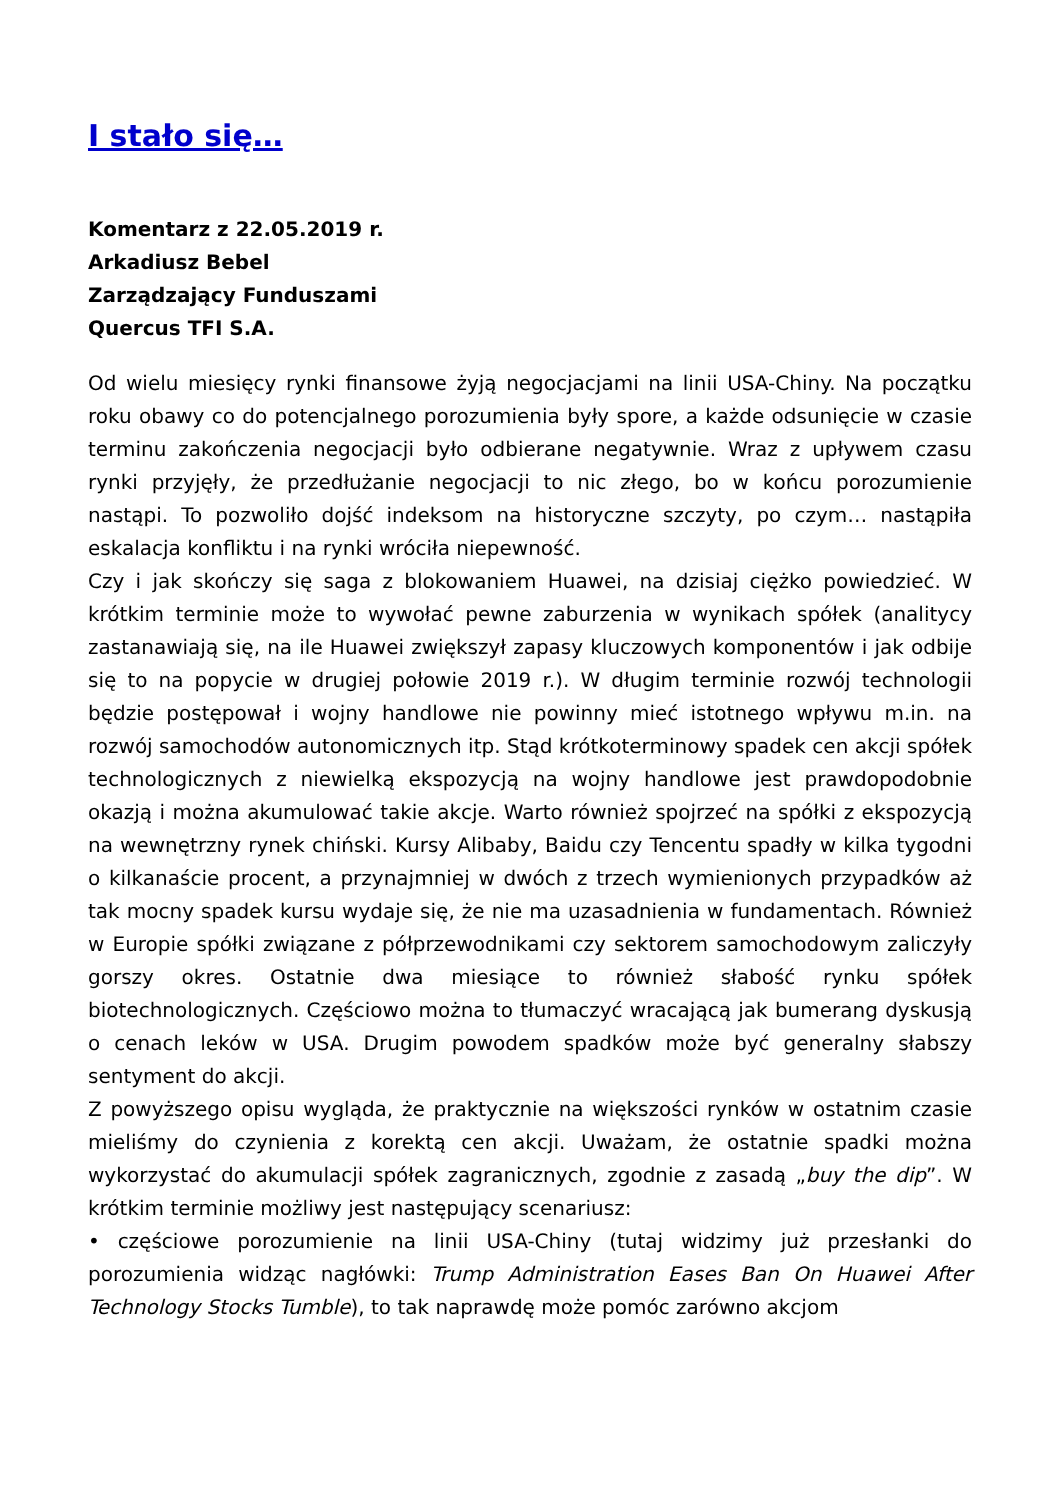I stało się…
Komentarz z 22.05.2019 r.
Arkadiusz Bebel
Zarządzający Funduszami
Quercus TFI S.A.
Od wielu miesięcy rynki finansowe żyją negocjacjami na linii USA-Chiny. Na początku roku obawy co do potencjalnego porozumienia były spore, a każde odsunięcie w czasie terminu zakończenia negocjacji było odbierane negatywnie. Wraz z upływem czasu rynki przyjęły, że przedłużanie negocjacji to nic złego, bo w końcu porozumienie nastąpi. To pozwoliło dojść indeksom na historyczne szczyty, po czym… nastąpiła eskalacja konfliktu i na rynki wróciła niepewność.
Czy i jak skończy się saga z blokowaniem Huawei, na dzisiaj ciężko powiedzieć. W krótkim terminie może to wywołać pewne zaburzenia w wynikach spółek (analitycy zastanawiają się, na ile Huawei zwiększył zapasy kluczowych komponentów i jak odbije się to na popycie w drugiej połowie 2019 r.). W długim terminie rozwój technologii będzie postępował i wojny handlowe nie powinny mieć istotnego wpływu m.in. na rozwój samochodów autonomicznych itp. Stąd krótkoterminowy spadek cen akcji spółek technologicznych z niewielką ekspozycją na wojny handlowe jest prawdopodobnie okazją i można akumulować takie akcje. Warto również spojrzeć na spółki z ekspozycją na wewnętrzny rynek chiński. Kursy Alibaby, Baidu czy Tencentu spadły w kilka tygodni o kilkanaście procent, a przynajmniej w dwóch z trzech wymienionych przypadków aż tak mocny spadek kursu wydaje się, że nie ma uzasadnienia w fundamentach. Również w Europie spółki związane z półprzewodnikami czy sektorem samochodowym zaliczyły gorszy okres. Ostatnie dwa miesiące to również słabość rynku spółek biotechnologicznych. Częściowo można to tłumaczyć wracającą jak bumerang dyskusją o cenach leków w USA. Drugim powodem spadków może być generalny słabszy sentyment do akcji.
Z powyższego opisu wygląda, że praktycznie na większości rynków w ostatnim czasie mieliśmy do czynienia z korektą cen akcji. Uważam, że ostatnie spadki można wykorzystać do akumulacji spółek zagranicznych, zgodnie z zasadą „buy the dip”. W krótkim terminie możliwy jest następujący scenariusz:
• częściowe porozumienie na linii USA-Chiny (tutaj widzimy już przesłanki do porozumienia widząc nagłówki: Trump Administration Eases Ban On Huawei After Technology Stocks Tumble), to tak naprawdę może pomóc zarówno akcjom